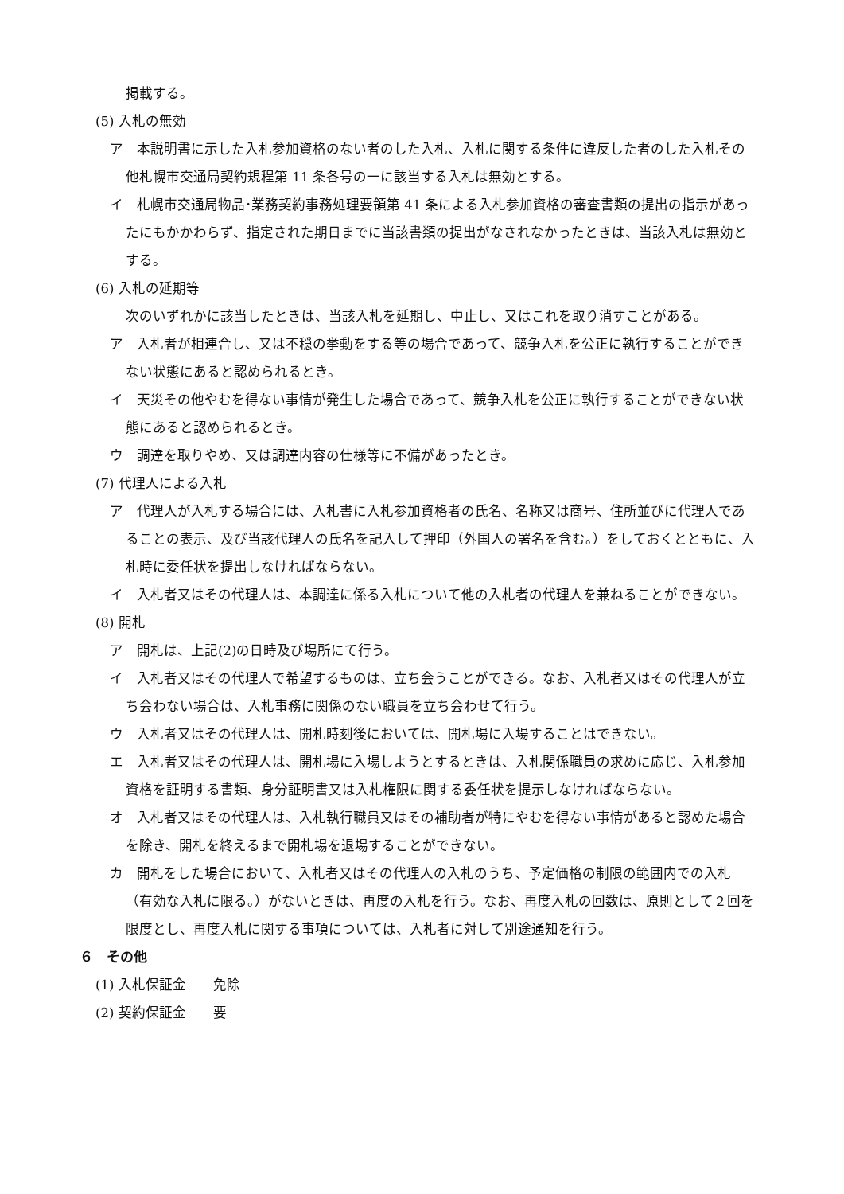掲載する。
(5) 入札の無効
ア　本説明書に示した入札参加資格のない者のした入札、入札に関する条件に違反した者のした入札その他札幌市交通局契約規程第 11 条各号の一に該当する入札は無効とする。
イ　札幌市交通局物品･業務契約事務処理要領第 41 条による入札参加資格の審査書類の提出の指示があったにもかかわらず、指定された期日までに当該書類の提出がなされなかったときは、当該入札は無効とする。
(6) 入札の延期等
次のいずれかに該当したときは、当該入札を延期し、中止し、又はこれを取り消すことがある。
ア　入札者が相連合し、又は不穏の挙動をする等の場合であって、競争入札を公正に執行することができない状態にあると認められるとき。
イ　天災その他やむを得ない事情が発生した場合であって、競争入札を公正に執行することができない状態にあると認められるとき。
ウ　調達を取りやめ、又は調達内容の仕様等に不備があったとき。
(7) 代理人による入札
ア　代理人が入札する場合には、入札書に入札参加資格者の氏名、名称又は商号、住所並びに代理人であることの表示、及び当該代理人の氏名を記入して押印（外国人の署名を含む。）をしておくとともに、入札時に委任状を提出しなければならない。
イ　入札者又はその代理人は、本調達に係る入札について他の入札者の代理人を兼ねることができない。
(8) 開札
ア　開札は、上記(2)の日時及び場所にて行う。
イ　入札者又はその代理人で希望するものは、立ち会うことができる。なお、入札者又はその代理人が立ち会わない場合は、入札事務に関係のない職員を立ち会わせて行う。
ウ　入札者又はその代理人は、開札時刻後においては、開札場に入場することはできない。
エ　入札者又はその代理人は、開札場に入場しようとするときは、入札関係職員の求めに応じ、入札参加資格を証明する書類、身分証明書又は入札権限に関する委任状を提示しなければならない。
オ　入札者又はその代理人は、入札執行職員又はその補助者が特にやむを得ない事情があると認めた場合を除き、開札を終えるまで開札場を退場することができない。
カ　開札をした場合において、入札者又はその代理人の入札のうち、予定価格の制限の範囲内での入札（有効な入札に限る。）がないときは、再度の入札を行う。なお、再度入札の回数は、原則として２回を限度とし、再度入札に関する事項については、入札者に対して別途通知を行う。
６　その他
(1) 入札保証金　　免除
(2) 契約保証金　　要